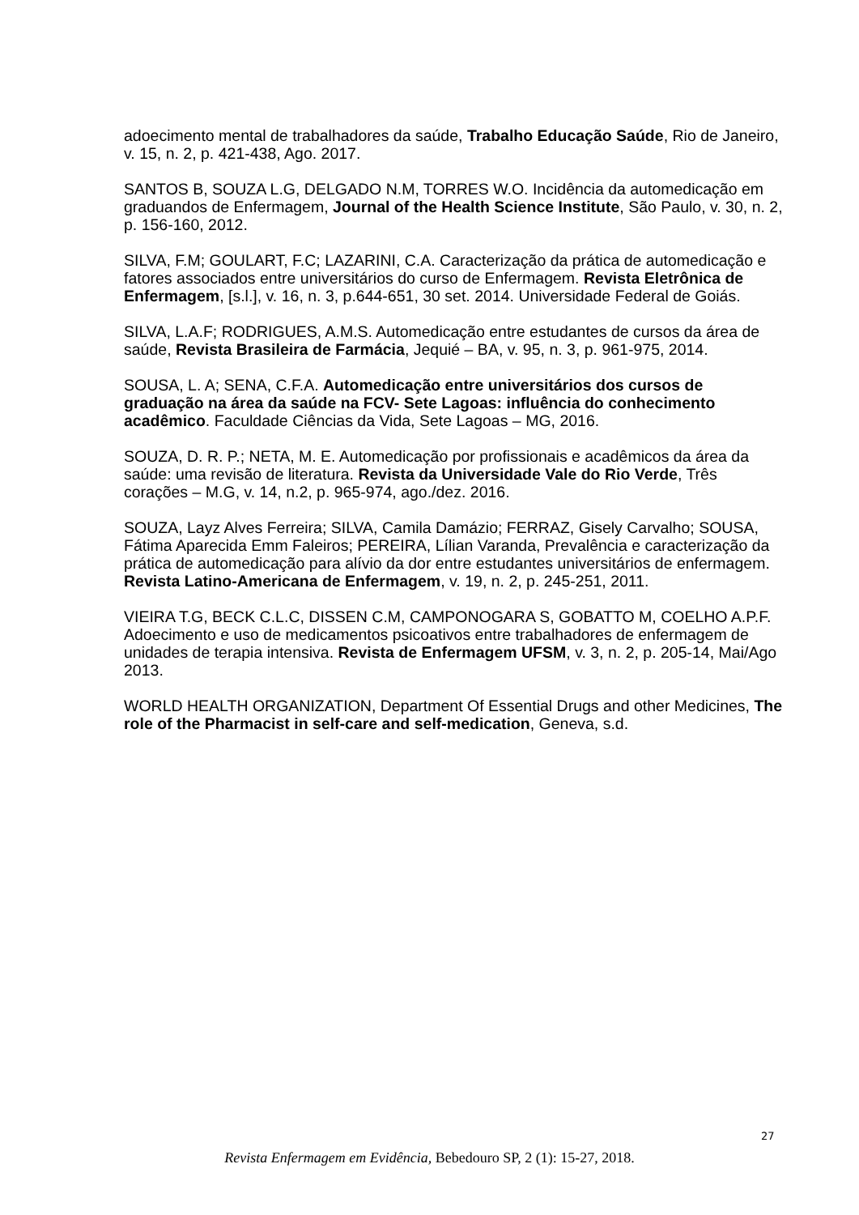adoecimento mental de trabalhadores da saúde, Trabalho Educação Saúde, Rio de Janeiro, v. 15, n. 2, p. 421-438, Ago. 2017.
SANTOS B, SOUZA L.G, DELGADO N.M, TORRES W.O. Incidência da automedicação em graduandos de Enfermagem, Journal of the Health Science Institute, São Paulo, v. 30, n. 2, p. 156-160, 2012.
SILVA, F.M; GOULART, F.C; LAZARINI, C.A. Caracterização da prática de automedicação e fatores associados entre universitários do curso de Enfermagem. Revista Eletrônica de Enfermagem, [s.l.], v. 16, n. 3, p.644-651, 30 set. 2014. Universidade Federal de Goiás.
SILVA, L.A.F; RODRIGUES, A.M.S. Automedicação entre estudantes de cursos da área de saúde, Revista Brasileira de Farmácia, Jequié – BA, v. 95, n. 3, p. 961-975, 2014.
SOUSA, L. A; SENA, C.F.A. Automedicação entre universitários dos cursos de graduação na área da saúde na FCV- Sete Lagoas: influência do conhecimento acadêmico. Faculdade Ciências da Vida, Sete Lagoas – MG, 2016.
SOUZA, D. R. P.; NETA, M. E. Automedicação por profissionais e acadêmicos da área da saúde: uma revisão de literatura. Revista da Universidade Vale do Rio Verde, Três corações – M.G, v. 14, n.2, p. 965-974, ago./dez. 2016.
SOUZA, Layz Alves Ferreira; SILVA, Camila Damázio; FERRAZ, Gisely Carvalho; SOUSA, Fátima Aparecida Emm Faleiros; PEREIRA, Lílian Varanda, Prevalência e caracterização da prática de automedicação para alívio da dor entre estudantes universitários de enfermagem. Revista Latino-Americana de Enfermagem, v. 19, n. 2, p. 245-251, 2011.
VIEIRA T.G, BECK C.L.C, DISSEN C.M, CAMPONOGARA S, GOBATTO M, COELHO A.P.F. Adoecimento e uso de medicamentos psicoativos entre trabalhadores de enfermagem de unidades de terapia intensiva. Revista de Enfermagem UFSM, v. 3, n. 2, p. 205-14, Mai/Ago 2013.
WORLD HEALTH ORGANIZATION, Department Of Essential Drugs and other Medicines, The role of the Pharmacist in self-care and self-medication, Geneva, s.d.
27
Revista Enfermagem em Evidência, Bebedouro SP, 2 (1): 15-27, 2018.